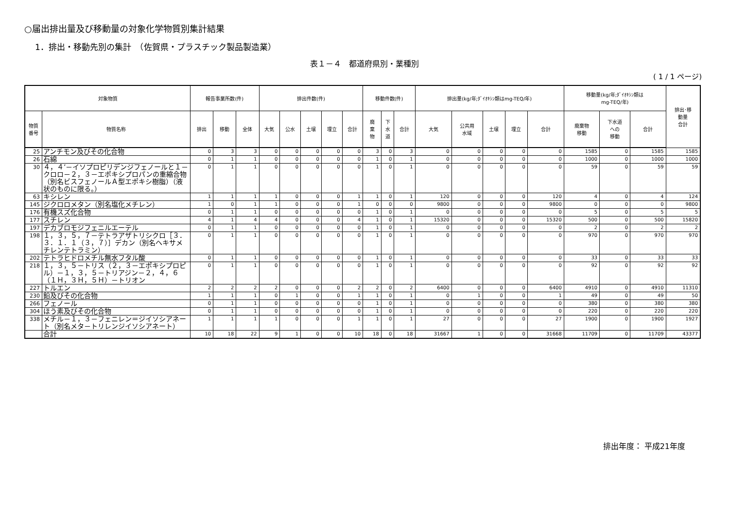○届出排出量及び移動量の対象化学物質別集計結果
1．排出・移動先別の集計　（佐賀県・プラスチック製品製造業）
表１－４　都道府県別・業種別
( 1 / 1 ページ)
| 対象物質 | | 報告事業所数(件) | | | 排出件数(件) | | | | | 移動件数(件) | | | 排出量(kg/年;ﾀﾞｲｵｷｼﾝ類はmg-TEQ/年) | | | | | 移動量(kg/年;ﾀﾞｲｵｷｼﾝ類は mg-TEQ/年) | | | 排出･移 動量 合計 |
| --- | --- | --- | --- | --- | --- | --- | --- | --- | --- | --- | --- | --- | --- | --- | --- | --- | --- | --- | --- | --- | --- |
| 物質 番号 | 物質名称 | 排出 | 移動 | 全体 | 大気 | 公水 | 土壌 | 埋立 | 合計 | 廃 棄 物 | 下 水 道 | 合計 | 大気 | 公共用 水域 | 土壌 | 埋立 | 合計 | 廃棄物 移動 | 下水道 への 移動 | 合計 | |
| 25 | アンチモン及びその化合物 | 0 | 3 | 3 | 0 | 0 | 0 | 0 | 0 | 3 | 0 | 3 | 0 | 0 | 0 | 0 | 0 | 1585 | 0 | 1585 | 1585 |
| 26 | 石綿 | 0 | 1 | 1 | 0 | 0 | 0 | 0 | 0 | 1 | 0 | 1 | 0 | 0 | 0 | 0 | 0 | 1000 | 0 | 1000 | 1000 |
| 30 | ４，４’－イソプロピリデンジフェノールと１－クロロ－２，３－エポキシプロパンの重縮合物（別名ビスフェノールＡ型エポキシ樹脂）（液状のものに限る。） | 0 | 1 | 1 | 0 | 0 | 0 | 0 | 0 | 1 | 0 | 1 | 0 | 0 | 0 | 0 | 0 | 59 | 0 | 59 | 59 |
| 63 | キシレン | 1 | 1 | 1 | 1 | 0 | 0 | 0 | 1 | 1 | 0 | 1 | 120 | 0 | 0 | 0 | 120 | 4 | 0 | 4 | 124 |
| 145 | ジクロロメタン（別名塩化メチレン） | 1 | 0 | 1 | 1 | 0 | 0 | 0 | 1 | 0 | 0 | 0 | 9800 | 0 | 0 | 0 | 9800 | 0 | 0 | 0 | 9800 |
| 176 | 有機スズ化合物 | 0 | 1 | 1 | 0 | 0 | 0 | 0 | 0 | 1 | 0 | 1 | 0 | 0 | 0 | 0 | 0 | 5 | 0 | 5 | 5 |
| 177 | スチレン | 4 | 1 | 4 | 4 | 0 | 0 | 0 | 4 | 1 | 0 | 1 | 15320 | 0 | 0 | 0 | 15320 | 500 | 0 | 500 | 15820 |
| 197 | デカブロモジフェニルエーテル | 0 | 1 | 1 | 0 | 0 | 0 | 0 | 0 | 1 | 0 | 1 | 0 | 0 | 0 | 0 | 0 | 2 | 0 | 2 | 2 |
| 198 | １，３，５，７－テトラアザトリシクロ［３．３．１．１（３，７）］デカン（別名ヘキサメチレンテトラミン） | 0 | 1 | 1 | 0 | 0 | 0 | 0 | 0 | 1 | 0 | 1 | 0 | 0 | 0 | 0 | 0 | 970 | 0 | 970 | 970 |
| 202 | テトラヒドロメチル無水フタル酸 | 0 | 1 | 1 | 0 | 0 | 0 | 0 | 0 | 1 | 0 | 1 | 0 | 0 | 0 | 0 | 0 | 33 | 0 | 33 | 33 |
| 218 | １，３，５－トリス（２，３－エポキシプロピル）－１，３，５－トリアジン－２，４，６（１Ｈ，３Ｈ，５Ｈ）－トリオン | 0 | 1 | 1 | 0 | 0 | 0 | 0 | 0 | 1 | 0 | 1 | 0 | 0 | 0 | 0 | 0 | 92 | 0 | 92 | 92 |
| 227 | トルエン | 2 | 2 | 2 | 2 | 0 | 0 | 0 | 2 | 2 | 0 | 2 | 6400 | 0 | 0 | 0 | 6400 | 4910 | 0 | 4910 | 11310 |
| 230 | 鉛及びその化合物 | 1 | 1 | 1 | 0 | 1 | 0 | 0 | 1 | 1 | 0 | 1 | 0 | 1 | 0 | 0 | 1 | 49 | 0 | 49 | 50 |
| 266 | フェノール | 0 | 1 | 1 | 0 | 0 | 0 | 0 | 0 | 1 | 0 | 1 | 0 | 0 | 0 | 0 | 0 | 380 | 0 | 380 | 380 |
| 304 | ほう素及びその化合物 | 0 | 1 | 1 | 0 | 0 | 0 | 0 | 0 | 1 | 0 | 1 | 0 | 0 | 0 | 0 | 0 | 220 | 0 | 220 | 220 |
| 338 | メチル－１，３－フェニレン＝ジイソシアネート（別名メタ－トリレンジイソシアネート） | 1 | 1 | 1 | 1 | 0 | 0 | 0 | 1 | 1 | 0 | 1 | 27 | 0 | 0 | 0 | 27 | 1900 | 0 | 1900 | 1927 |
| | 合計 | 10 | 18 | 22 | 9 | 1 | 0 | 0 | 10 | 18 | 0 | 18 | 31667 | 1 | 0 | 0 | 31668 | 11709 | 0 | 11709 | 43377 |
排出年度： 平成21年度